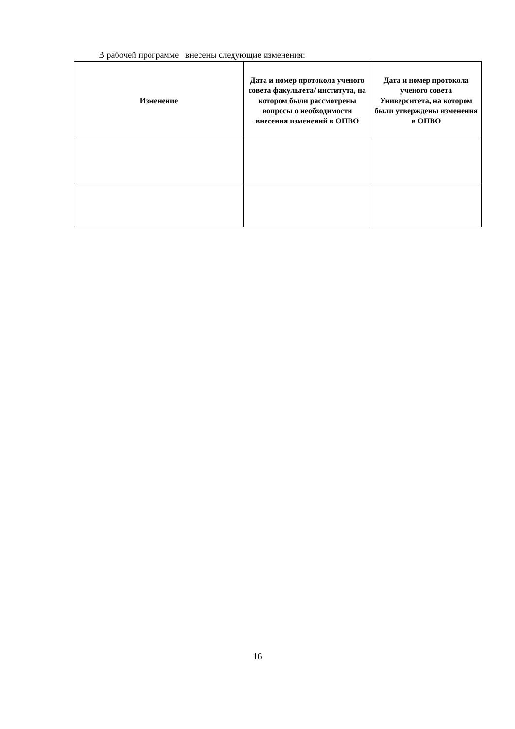В рабочей программе внесены следующие изменения:
| Изменение | Дата и номер протокола ученого совета факультета/ института, на котором были рассмотрены вопросы о необходимости внесения изменений в ОПВО | Дата и номер протокола ученого совета Университета, на котором были утверждены изменения в ОПВО |
| --- | --- | --- |
16